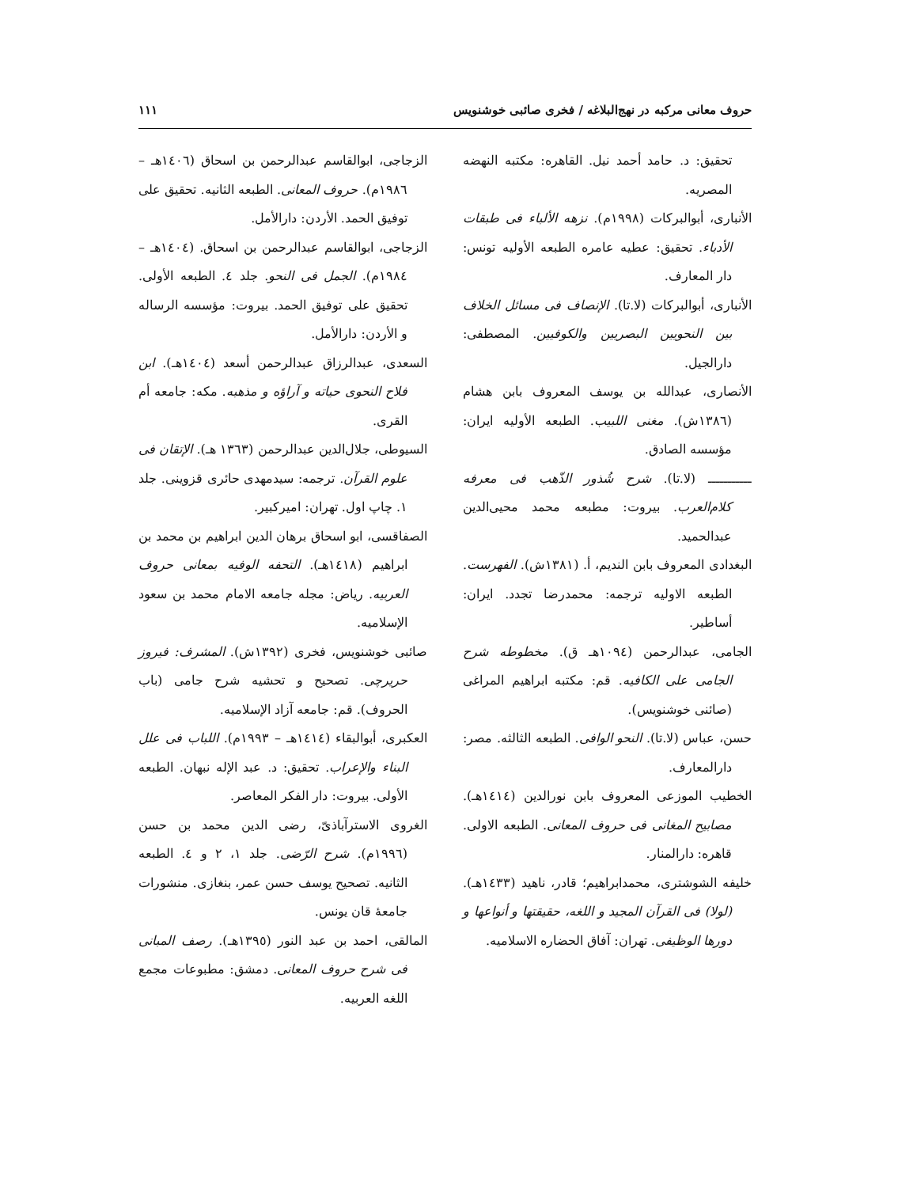حروف معانی مرکبه در نهج‌البلاغه / فخری صائبی خوشنویس ۱۱۱
تحقیق: د. حامد أحمد نیل. القاهره: مکتبه النهضه المصریه.
الأنباری، أبوالبرکات (۱۹۹۸م). نزهه الألباء فی طبقات الأدباء. تحقیق: عطیه عامره الطبعه الأولیه تونس: دار المعارف.
الأنباری، أبوالبرکات (لا.تا). الإنصاف فی مسائل الخلاف بین النحویین البصریین والکوفیین. المصطفی: دارالجیل.
الأنصاری، عبدالله بن یوسف المعروف بابن هشام (۱۳۸٦ش). مغنی اللبیب. الطبعه الأولیه ایران: مؤسسه الصادق.
ـــــــــــ (لا.تا). شرح شُذور الذّهب فی معرفه کلام‌العرب. بیروت: مطبعه محمد محیی‌الدین عبدالحمید.
البغدادی المعروف بابن الندیم، أ. (۱۳۸۱ش). الفهرست. الطبعه الاولیه ترجمه: محمدرضا تجدد. ایران: أساطیر.
الجامی، عبدالرحمن (۱۰۹٤هـ ق). مخطوطه شرح الجامی علی الکافیه. قم: مکتبه ابراهیم المراغی (صائنی خوشنویس).
حسن، عباس (لا.تا). النحو الوافی. الطبعه الثالثه. مصر: دارالمعارف.
الخطیب الموزعی المعروف بابن نورالدین (۱٤۱٤هـ). مصابیح المغانی فی حروف المعانی. الطبعه الاولی. قاهره: دارالمنار.
خلیفه الشوشتری، محمدابراهیم؛ قادر، ناهید (۱٤۳۳هـ). (لولا) فی القرآن المجید و اللغه، حقیقتها و أنواعها و دورها الوظیفی. تهران: آفاق الحضاره الاسلامیه.
الزجاجی، ابوالقاسم عبدالرحمن بن اسحاق (۱٤۰٦هـ – ۱۹۸٦م). حروف المعانی. الطبعه الثانیه. تحقیق علی توفیق الحمد. الأردن: دارالأمل.
الزجاجی، ابوالقاسم عبدالرحمن بن اسحاق. (۱٤۰٤هـ – ۱۹۸٤م). الجمل فی النحو. جلد ٤. الطبعه الأولی. تحقیق علی توفیق الحمد. بیروت: مؤسسه الرساله و الأردن: دارالأمل.
السعدی، عبدالرزاق عبدالرحمن أسعد (۱٤۰٤هـ). ابن فلاح النحوی حیاته و آراؤه و مذهبه. مکه: جامعه أم القری.
السیوطی، جلال‌الدین عبدالرحمن (۱۳٦۳ هـ). الإتقان فی علوم القرآن. ترجمه: سیدمهدی حائری قزوینی. جلد ۱. چاپ اول. تهران: امیرکبیر.
الصفاقسی، ابو اسحاق برهان الدین ابراهیم بن محمد بن ابراهیم (۱٤۱۸هـ). التحفه الوفیه بمعانی حروف العربیه. ریاض: مجله جامعه الامام محمد بن سعود الإسلامیه.
صائبی خوشنویس، فخری (۱۳۹۲ش). المشرف: فیروز حریرچی. تصحیح و تحشیه شرح جامی (باب الحروف). قم: جامعه آزاد الإسلامیه.
العکبری، أبوالبقاء (۱٤۱٤هـ – ۱۹۹۳م). اللباب فی علل البناء والإعراب. تحقیق: د. عبد الإله نبهان. الطبعه الأولی. بیروت: دار الفکر المعاصر.
الغروی الاسترآباذیّ، رضی الدین محمد بن حسن (۱۹۹٦م). شرح الرّضی. جلد ۱، ۲ و ٤. الطبعه الثانیه. تصحیح یوسف حسن عمر، بنغازی. منشورات جامعهٔ قان یونس.
المالقی، احمد بن عبد النور (۱۳۹٥هـ). رصف المبانی فی شرح حروف المعانی. دمشق: مطبوعات مجمع اللغه العربیه.